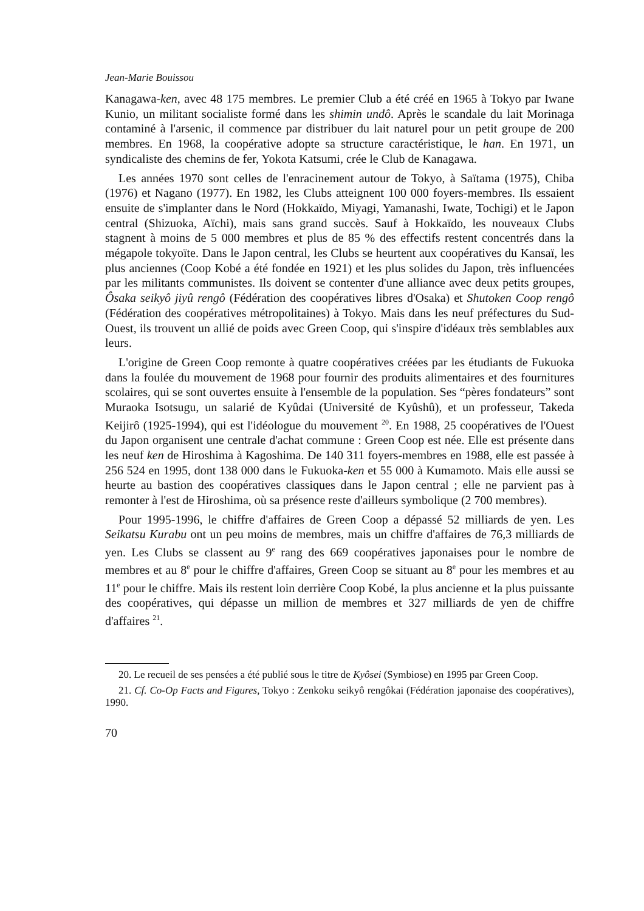Jean-Marie Bouissou
Kanagawa-ken, avec 48 175 membres. Le premier Club a été créé en 1965 à Tokyo par Iwane Kunio, un militant socialiste formé dans les shimin undô. Après le scandale du lait Morinaga contaminé à l'arsenic, il commence par distribuer du lait naturel pour un petit groupe de 200 membres. En 1968, la coopérative adopte sa structure caractéristique, le han. En 1971, un syndicaliste des chemins de fer, Yokota Katsumi, crée le Club de Kanagawa.
Les années 1970 sont celles de l'enracinement autour de Tokyo, à Saïtama (1975), Chiba (1976) et Nagano (1977). En 1982, les Clubs atteignent 100 000 foyers-membres. Ils essaient ensuite de s'implanter dans le Nord (Hokkaïdo, Miyagi, Yamanashi, Iwate, Tochigi) et le Japon central (Shizuoka, Aïchi), mais sans grand succès. Sauf à Hokkaïdo, les nouveaux Clubs stagnent à moins de 5 000 membres et plus de 85 % des effectifs restent concentrés dans la mégapole tokyoïte. Dans le Japon central, les Clubs se heurtent aux coopératives du Kansaï, les plus anciennes (Coop Kobé a été fondée en 1921) et les plus solides du Japon, très influencées par les militants communistes. Ils doivent se contenter d'une alliance avec deux petits groupes, Ôsaka seikyô jiyû rengô (Fédération des coopératives libres d'Osaka) et Shutoken Coop rengô (Fédération des coopératives métropolitaines) à Tokyo. Mais dans les neuf préfectures du Sud-Ouest, ils trouvent un allié de poids avec Green Coop, qui s'inspire d'idéaux très semblables aux leurs.
L'origine de Green Coop remonte à quatre coopératives créées par les étudiants de Fukuoka dans la foulée du mouvement de 1968 pour fournir des produits alimentaires et des fournitures scolaires, qui se sont ouvertes ensuite à l'ensemble de la population. Ses “pères fondateurs” sont Muraoka Isotsugu, un salarié de Kyûdai (Université de Kyûshû), et un professeur, Takeda Keijirô (1925-1994), qui est l'idéologue du mouvement <sup>20</sup>. En 1988, 25 coopératives de l'Ouest du Japon organisent une centrale d'achat commune : Green Coop est née. Elle est présente dans les neuf ken de Hiroshima à Kagoshima. De 140 311 foyers-membres en 1988, elle est passée à 256 524 en 1995, dont 138 000 dans le Fukuoka-ken et 55 000 à Kumamoto. Mais elle aussi se heurte au bastion des coopératives classiques dans le Japon central ; elle ne parvient pas à remonter à l'est de Hiroshima, où sa présence reste d'ailleurs symbolique (2 700 membres).
Pour 1995-1996, le chiffre d'affaires de Green Coop a dépassé 52 milliards de yen. Les Seikatsu Kurabu ont un peu moins de membres, mais un chiffre d'affaires de 76,3 milliards de yen. Les Clubs se classent au 9<sup>e</sup> rang des 669 coopératives japonaises pour le nombre de membres et au 8<sup>e</sup> pour le chiffre d'affaires, Green Coop se situant au 8<sup>e</sup> pour les membres et au 11<sup>e</sup> pour le chiffre. Mais ils restent loin derrière Coop Kobé, la plus ancienne et la plus puissante des coopératives, qui dépasse un million de membres et 327 milliards de yen de chiffre d'affaires <sup>21</sup>.
20. Le recueil de ses pensées a été publié sous le titre de Kyôsei (Symbiose) en 1995 par Green Coop.
21. Cf. Co-Op Facts and Figures, Tokyo : Zenkoku seikyô rengôkai (Fédération japonaise des coopératives), 1990.
70